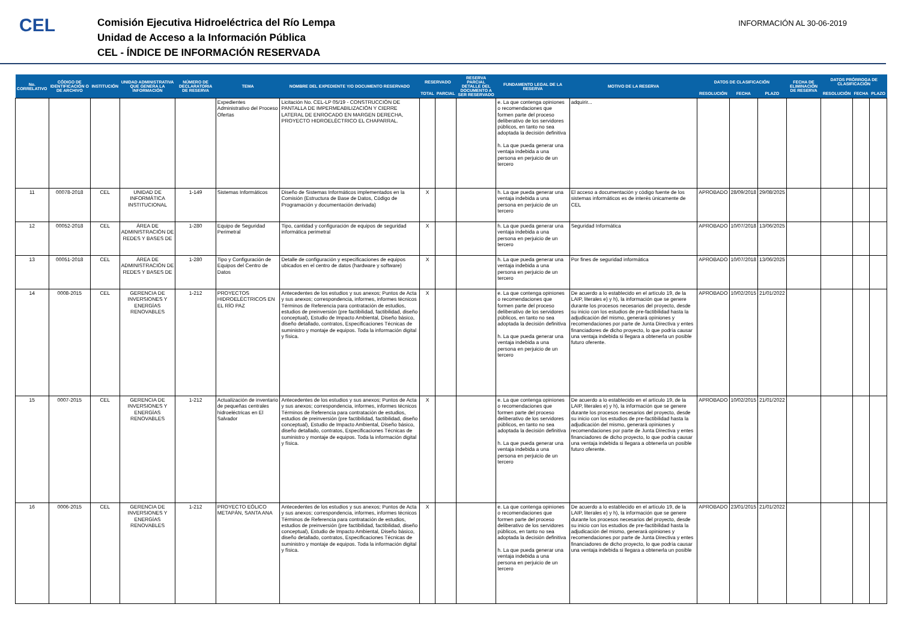CEL
Comisión Ejecutiva Hidroeléctrica del Río Lempa
Unidad de Acceso a la Información Pública
CEL - ÍNDICE DE INFORMACIÓN RESERVADA
INFORMACIÓN AL 30-06-2019
| No. CORRELATIVO | CÓDIGO DE IDENTIFICACIÓN O DE ARCHIVO | INSTITUCIÓN | UNIDAD ADMINISTRATIVA QUE GENERA LA INFORMACIÓN | NÚMERO DE DECLARATORIA DE RESERVA | TEMA | NOMBRE DEL EXPEDIENTE Y/O DOCUMENTO RESERVADO | RESERVADO | | RESERVA PARCIAL DETALLE DEL DOCUMENTO A SER RESERVADO | FUNDAMENTO LEGAL DE LA RESERVA | MOTIVO DE LA RESERVA | DATOS DE CLASIFICACIÓN | | | FECHA DE ELIMINACIÓN DE RESERVA | DATOS PRÓRROGA DE CLASIFICACIÓN | | |
| --- | --- | --- | --- | --- | --- | --- | --- | --- | --- | --- | --- | --- | --- | --- | --- | --- | --- | --- |
| | | | | | | | TOTAL | PARCIAL | | | | RESOLUCIÓN | FECHA | PLAZO | | RESOLUCIÓN | FECHA | PLAZO |
| | | | | | Expedientes Administrativo del Proceso Ofertas | Licitación No. CEL-LP 05/19 - CONSTRUCCIÓN DE PANTALLA DE IMPERMEABILIZACIÓN Y CIERRE LATERAL DE ENROCADO EN MARGEN DERECHA, PROYECTO HIDROELÉCTRICO EL CHAPARRAL. | | | | e. La que contenga opiniones o recomendaciones que formen parte del proceso deliberativo de los servidores públicos, en tanto no sea adoptada la decisión definitiva h. La que pueda generar una ventaja indebida a una persona en perjuicio de un tercero | adquirir... | | | | | | | |
| 11 | 00078-2018 | CEL | UNIDAD DE INFORMÁTICA INSTITUCIONAL | 1-149 | Sistemas Informáticos | Diseño de Sistemas Informáticos implementados en la Comisión (Estructura de Base de Datos, Código de Programación y documentación derivada) | X | | | h. La que pueda generar una ventaja indebida a una persona en perjuicio de un tercero | El acceso a documentación y código fuente de los sistemas informáticos es de interés únicamente de CEL | APROBADO | 28/09/2018 | 29/08/2025 | | | | |
| 12 | 00052-2018 | CEL | ÁREA DE ADMINISTRACIÓN DE REDES Y BASES DE | 1-280 | Equipo de Seguridad Perimetral | Tipo, cantidad y configuración de equipos de seguridad informática perimetral | X | | | h. La que pueda generar una ventaja indebida a una persona en perjuicio de un tercero | Seguridad Informática | APROBADO | 10/07/2018 | 13/06/2025 | | | | |
| 13 | 00051-2018 | CEL | ÁREA DE ADMINISTRACIÓN DE REDES Y BASES DE | 1-280 | Tipo y Configuración de Equipos del Centro de Datos | Detalle de configuración y especificaciones de equipos ubicados en el centro de datos (hardware y software) | X | | | h. La que pueda generar una ventaja indebida a una persona en perjuicio de un tercero | Por fines de seguridad informática | APROBADO | 10/07/2018 | 13/06/2025 | | | | |
| 14 | 0008-2015 | CEL | GERENCIA DE INVERSIONES Y ENERGÍAS RENOVABLES | 1-212 | PROYECTOS HIDROELÉCTRICOS EN EL RÍO PAZ | Antecedentes de los estudios y sus anexos; Puntos de Acta y sus anexos; correspondencia, informes, informes técnicos Términos de Referencia para contratación de estudios, estudios de preinversión (pre factibilidad, factibilidad, diseño conceptual), Estudio de Impacto Ambiental, Diseño básico, diseño detallado, contratos, Especificaciones Técnicas de suministro y montaje de equipos. Toda la información digital y física. | X | | | e. La que contenga opiniones o recomendaciones que formen parte del proceso deliberativo de los servidores públicos, en tanto no sea adoptada la decisión definitiva h. La que pueda generar una ventaja indebida a una persona en perjuicio de un tercero | De acuerdo a lo establecido en el artículo 19, de la LAIP, literales e) y h), la información que se genere durante los procesos necesarios del proyecto, desde su inicio con los estudios de pre-factibilidad hasta la adjudicación del mismo, generará opiniones y recomendaciones por parte de Junta Directiva y entes financiadores de dicho proyecto, lo que podría causar una ventaja indebida si llegara a obtenerla un posible futuro oferente. | APROBADO | 10/02/2015 | 21/01/2022 | | | | |
| 15 | 0007-2015 | CEL | GERENCIA DE INVERSIONES Y ENERGÍAS RENOVABLES | 1-212 | Actualización de inventario de pequeñas centrales hidroeléctricas en El Salvador | Antecedentes de los estudios y sus anexos; Puntos de Acta y sus anexos; correspondencia, informes, informes técnicos Términos de Referencia para contratación de estudios, estudios de preinversión (pre factibilidad, factibilidad, diseño conceptual), Estudio de Impacto Ambiental, Diseño básico, diseño detallado, contratos, Especificaciones Técnicas de suministro y montaje de equipos. Toda la información digital y física. | X | | | e. La que contenga opiniones o recomendaciones que formen parte del proceso deliberativo de los servidores públicos, en tanto no sea adoptada la decisión definitiva h. La que pueda generar una ventaja indebida a una persona en perjuicio de un tercero | De acuerdo a lo establecido en el artículo 19, de la LAIP, literales e) y h), la información que se genere durante los procesos necesarios del proyecto, desde su inicio con los estudios de pre-factibilidad hasta la adjudicación del mismo, generará opiniones y recomendaciones por parte de Junta Directiva y entes financiadores de dicho proyecto, lo que podría causar una ventaja indebida si llegara a obtenerla un posible futuro oferente. | APROBADO | 10/02/2015 | 21/01/2022 | | | | |
| 16 | 0006-2015 | CEL | GERENCIA DE INVERSIONES Y ENERGÍAS RENOVABLES | 1-212 | PROYECTO EÓLICO METAPÁN, SANTA ANA | Antecedentes de los estudios y sus anexos; Puntos de Acta y sus anexos; correspondencia, informes, informes técnicos Términos de Referencia para contratación de estudios, estudios de preinversión (pre factibilidad, factibilidad, diseño conceptual), Estudio de Impacto Ambiental, Diseño básico, diseño detallado, contratos, Especificaciones Técnicas de suministro y montaje de equipos. Toda la información digital y física. | X | | | e. La que contenga opiniones o recomendaciones que formen parte del proceso deliberativo de los servidores públicos, en tanto no sea adoptada la decisión definitiva h. La que pueda generar una ventaja indebida a una persona en perjuicio de un tercero | De acuerdo a lo establecido en el artículo 19, de la LAIP, literales e) y h), la información que se genere durante los procesos necesarios del proyecto, desde su inicio con los estudios de pre-factibilidad hasta la adjudicación del mismo, generará opiniones y recomendaciones por parte de Junta Directiva y entes financiadores de dicho proyecto, lo que podría causar una ventaja indebida si llegara a obtenerla un posible | APROBADO | 23/01/2015 | 21/01/2022 | | | | |